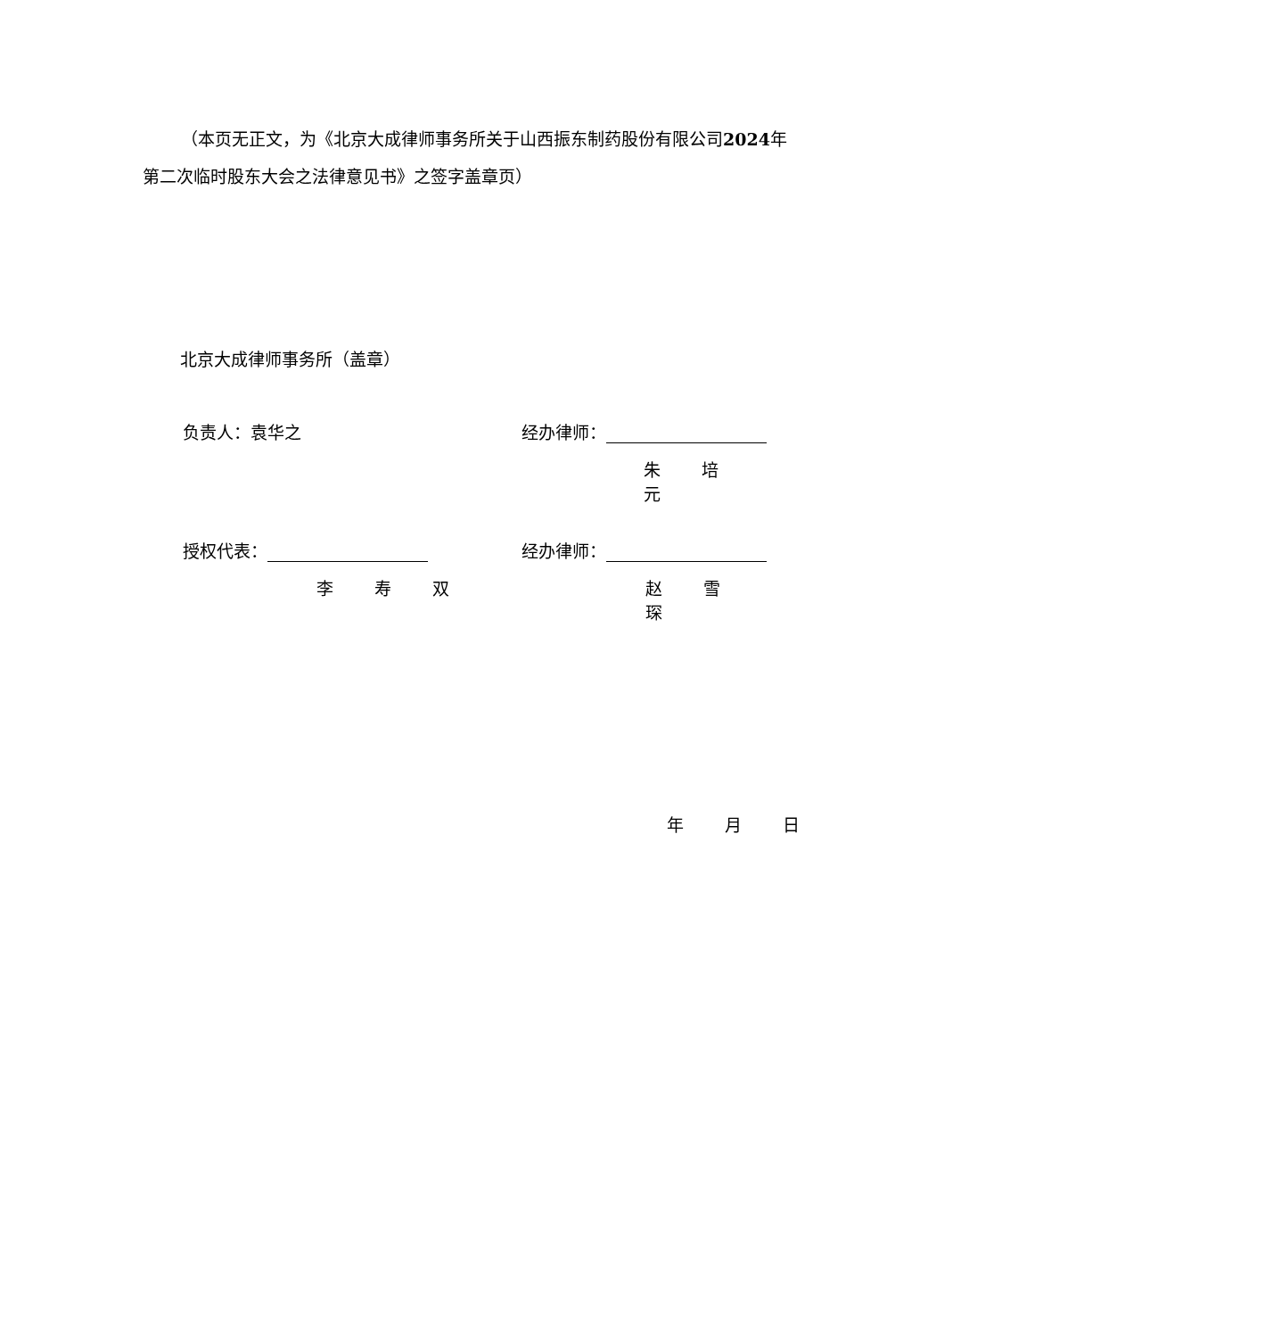（本页无正文，为《北京大成律师事务所关于山西振东制药股份有限公司2024年第二次临时股东大会之法律意见书》之签字盖章页）
北京大成律师事务所（盖章）
负责人：袁华之 经办律师：
朱 培 元
授权代表： 经办律师：
李 寿 双 赵 雪 琛
年 月 日